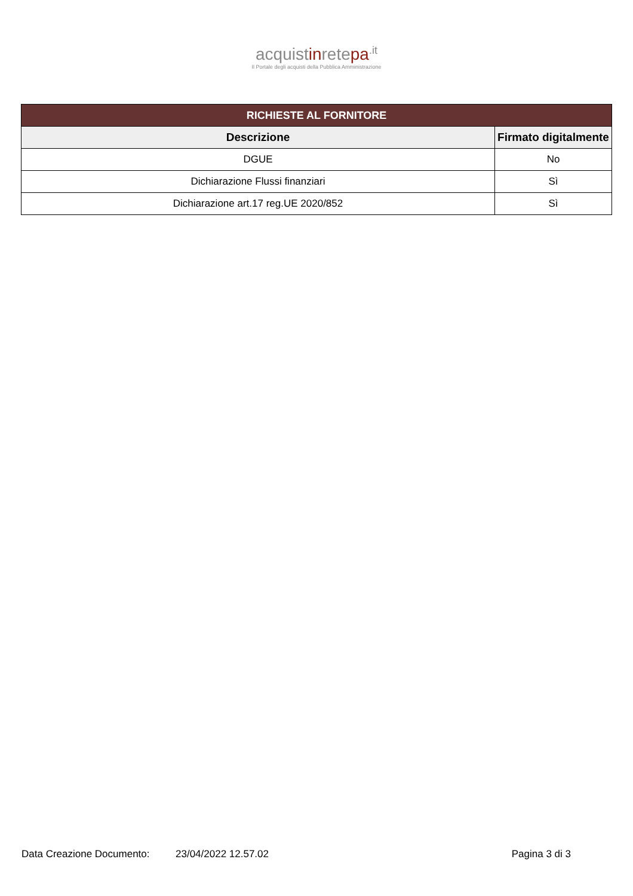acquistinretepa<sup>.it</sup>
Il Portale degli acquisti della Pubblica Amministrazione
| RICHIESTE AL FORNITORE | |
| Descrizione | Firmato digitalmente |
| DGUE | No |
| Dichiarazione Flussi finanziari | Sì |
| Dichiarazione art.17 reg.UE 2020/852 | Sì |
Data Creazione Documento: 23/04/2022 12.57.02 Pagina 3 di 3